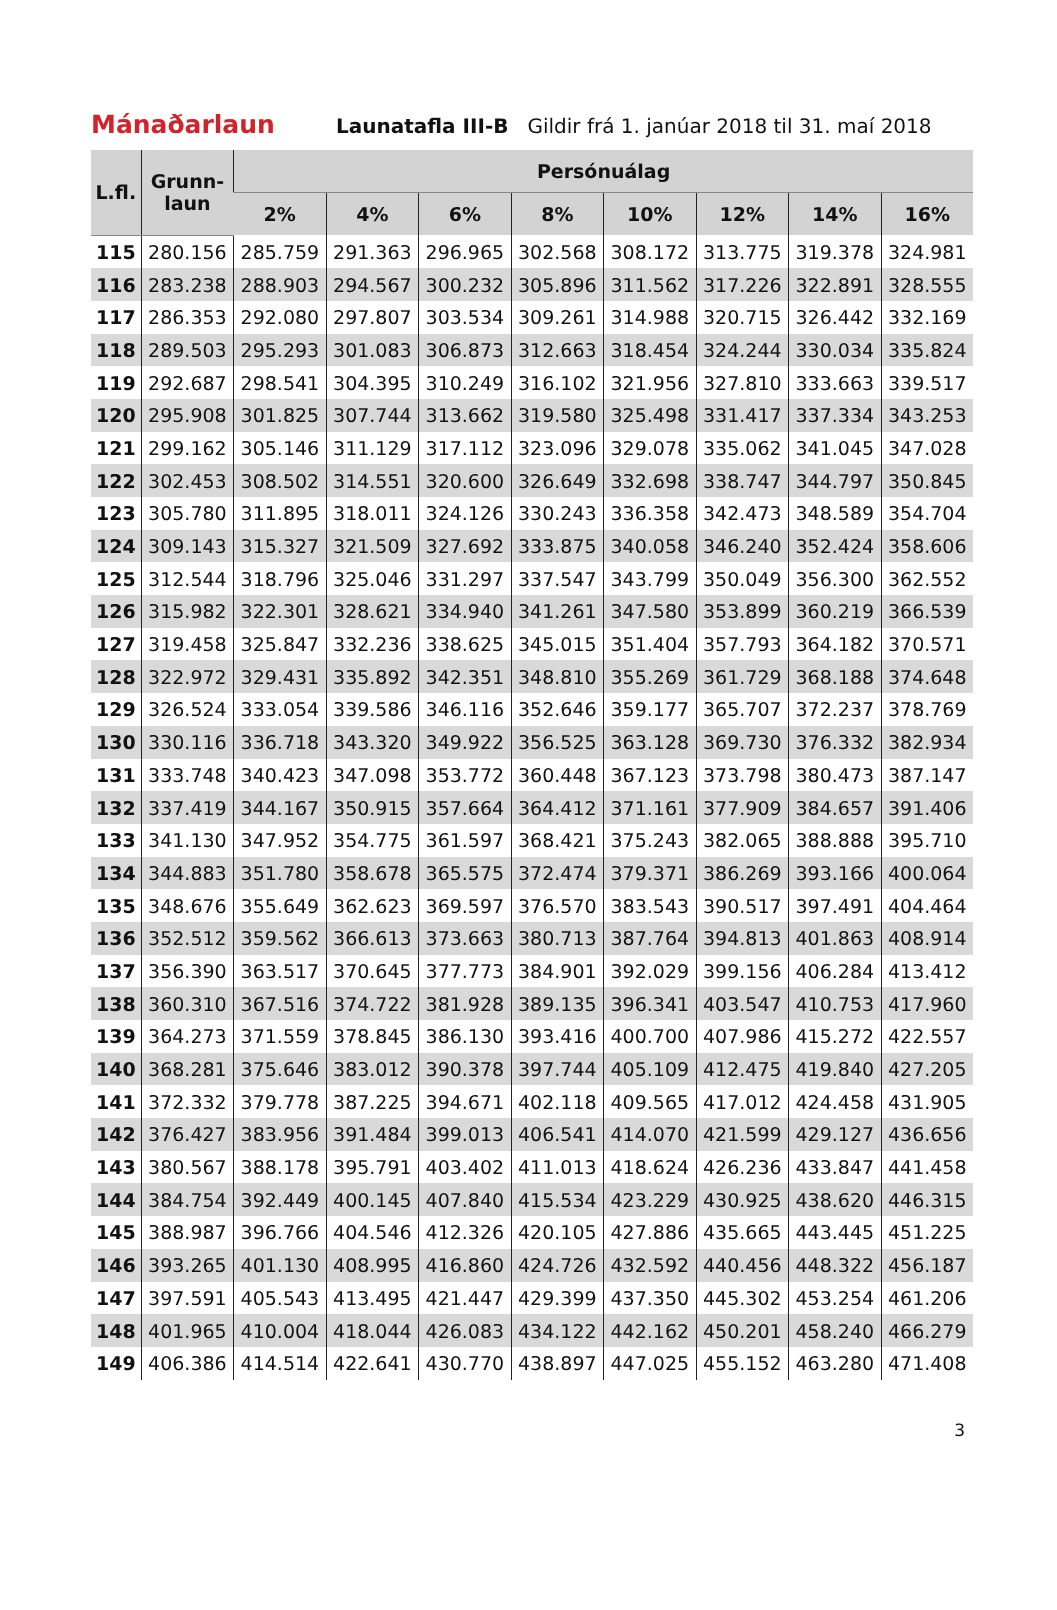Mánaðarlaun
Launatafla III-B Gildir frá 1. janúar 2018 til 31. maí 2018
| L.fl. | Grunn- laun | Persónuálag | | | | | | | |
| --- | --- | --- | --- | --- | --- | --- | --- | --- | --- |
| | | 2% | 4% | 6% | 8% | 10% | 12% | 14% | 16% |
| 115 | 280.156 | 285.759 | 291.363 | 296.965 | 302.568 | 308.172 | 313.775 | 319.378 | 324.981 |
| 116 | 283.238 | 288.903 | 294.567 | 300.232 | 305.896 | 311.562 | 317.226 | 322.891 | 328.555 |
| 117 | 286.353 | 292.080 | 297.807 | 303.534 | 309.261 | 314.988 | 320.715 | 326.442 | 332.169 |
| 118 | 289.503 | 295.293 | 301.083 | 306.873 | 312.663 | 318.454 | 324.244 | 330.034 | 335.824 |
| 119 | 292.687 | 298.541 | 304.395 | 310.249 | 316.102 | 321.956 | 327.810 | 333.663 | 339.517 |
| 120 | 295.908 | 301.825 | 307.744 | 313.662 | 319.580 | 325.498 | 331.417 | 337.334 | 343.253 |
| 121 | 299.162 | 305.146 | 311.129 | 317.112 | 323.096 | 329.078 | 335.062 | 341.045 | 347.028 |
| 122 | 302.453 | 308.502 | 314.551 | 320.600 | 326.649 | 332.698 | 338.747 | 344.797 | 350.845 |
| 123 | 305.780 | 311.895 | 318.011 | 324.126 | 330.243 | 336.358 | 342.473 | 348.589 | 354.704 |
| 124 | 309.143 | 315.327 | 321.509 | 327.692 | 333.875 | 340.058 | 346.240 | 352.424 | 358.606 |
| 125 | 312.544 | 318.796 | 325.046 | 331.297 | 337.547 | 343.799 | 350.049 | 356.300 | 362.552 |
| 126 | 315.982 | 322.301 | 328.621 | 334.940 | 341.261 | 347.580 | 353.899 | 360.219 | 366.539 |
| 127 | 319.458 | 325.847 | 332.236 | 338.625 | 345.015 | 351.404 | 357.793 | 364.182 | 370.571 |
| 128 | 322.972 | 329.431 | 335.892 | 342.351 | 348.810 | 355.269 | 361.729 | 368.188 | 374.648 |
| 129 | 326.524 | 333.054 | 339.586 | 346.116 | 352.646 | 359.177 | 365.707 | 372.237 | 378.769 |
| 130 | 330.116 | 336.718 | 343.320 | 349.922 | 356.525 | 363.128 | 369.730 | 376.332 | 382.934 |
| 131 | 333.748 | 340.423 | 347.098 | 353.772 | 360.448 | 367.123 | 373.798 | 380.473 | 387.147 |
| 132 | 337.419 | 344.167 | 350.915 | 357.664 | 364.412 | 371.161 | 377.909 | 384.657 | 391.406 |
| 133 | 341.130 | 347.952 | 354.775 | 361.597 | 368.421 | 375.243 | 382.065 | 388.888 | 395.710 |
| 134 | 344.883 | 351.780 | 358.678 | 365.575 | 372.474 | 379.371 | 386.269 | 393.166 | 400.064 |
| 135 | 348.676 | 355.649 | 362.623 | 369.597 | 376.570 | 383.543 | 390.517 | 397.491 | 404.464 |
| 136 | 352.512 | 359.562 | 366.613 | 373.663 | 380.713 | 387.764 | 394.813 | 401.863 | 408.914 |
| 137 | 356.390 | 363.517 | 370.645 | 377.773 | 384.901 | 392.029 | 399.156 | 406.284 | 413.412 |
| 138 | 360.310 | 367.516 | 374.722 | 381.928 | 389.135 | 396.341 | 403.547 | 410.753 | 417.960 |
| 139 | 364.273 | 371.559 | 378.845 | 386.130 | 393.416 | 400.700 | 407.986 | 415.272 | 422.557 |
| 140 | 368.281 | 375.646 | 383.012 | 390.378 | 397.744 | 405.109 | 412.475 | 419.840 | 427.205 |
| 141 | 372.332 | 379.778 | 387.225 | 394.671 | 402.118 | 409.565 | 417.012 | 424.458 | 431.905 |
| 142 | 376.427 | 383.956 | 391.484 | 399.013 | 406.541 | 414.070 | 421.599 | 429.127 | 436.656 |
| 143 | 380.567 | 388.178 | 395.791 | 403.402 | 411.013 | 418.624 | 426.236 | 433.847 | 441.458 |
| 144 | 384.754 | 392.449 | 400.145 | 407.840 | 415.534 | 423.229 | 430.925 | 438.620 | 446.315 |
| 145 | 388.987 | 396.766 | 404.546 | 412.326 | 420.105 | 427.886 | 435.665 | 443.445 | 451.225 |
| 146 | 393.265 | 401.130 | 408.995 | 416.860 | 424.726 | 432.592 | 440.456 | 448.322 | 456.187 |
| 147 | 397.591 | 405.543 | 413.495 | 421.447 | 429.399 | 437.350 | 445.302 | 453.254 | 461.206 |
| 148 | 401.965 | 410.004 | 418.044 | 426.083 | 434.122 | 442.162 | 450.201 | 458.240 | 466.279 |
| 149 | 406.386 | 414.514 | 422.641 | 430.770 | 438.897 | 447.025 | 455.152 | 463.280 | 471.408 |
3